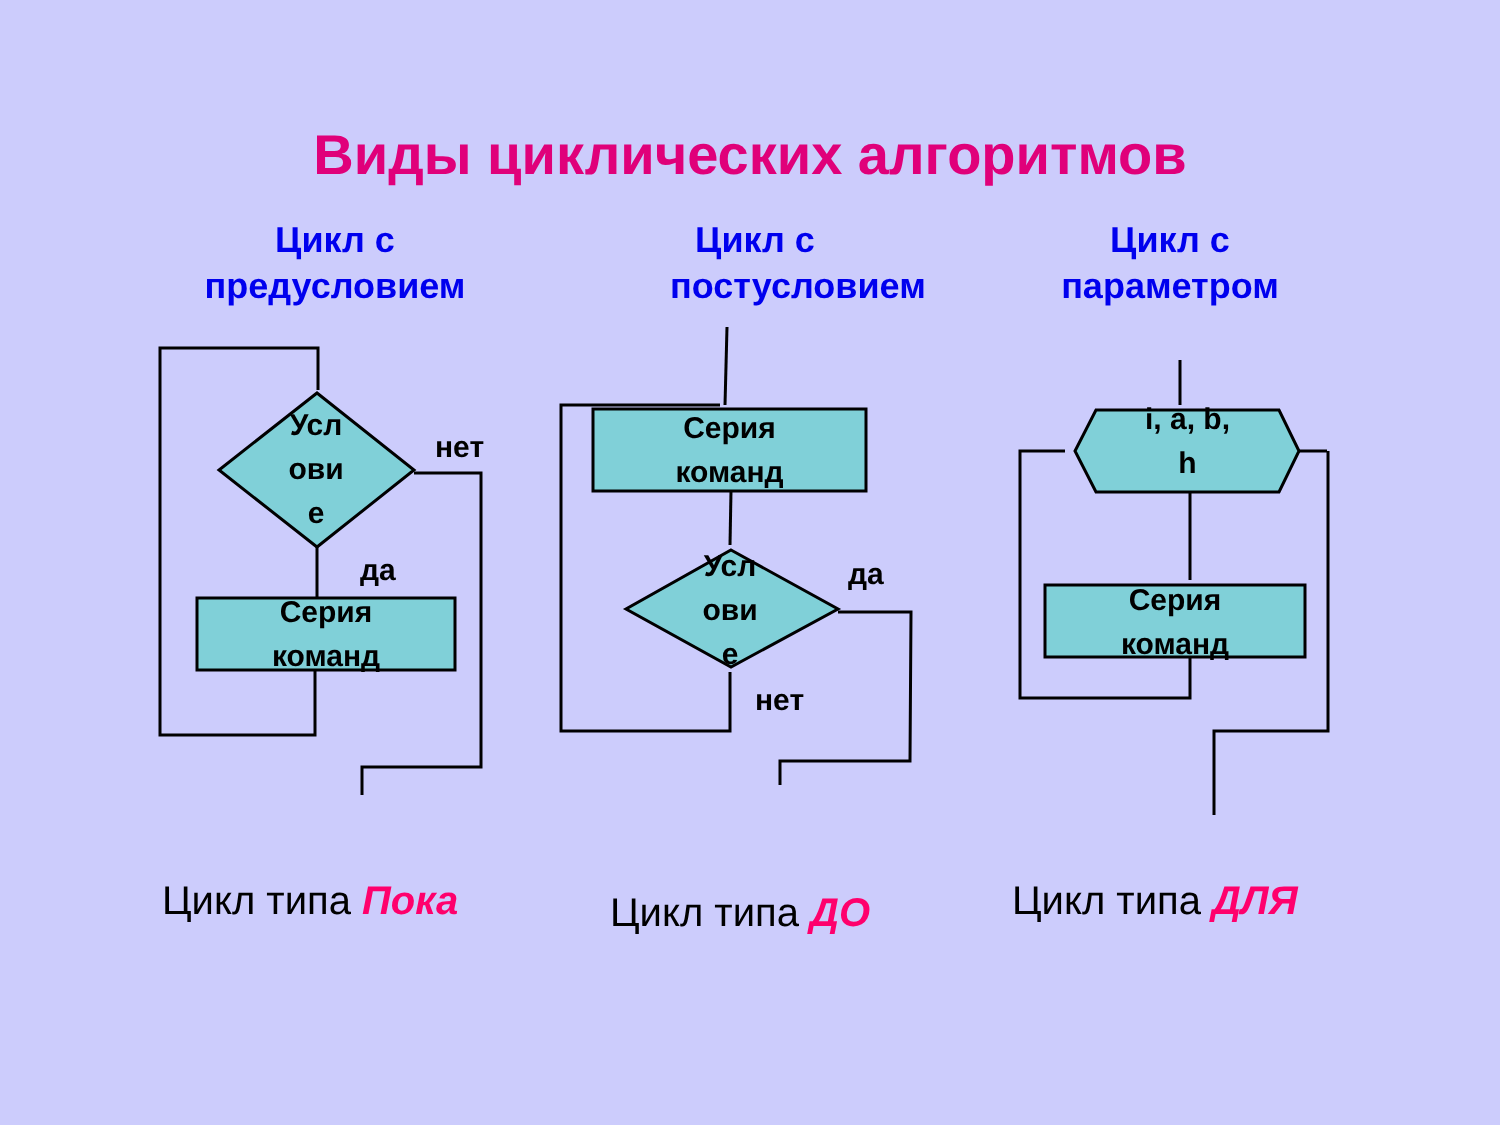Виды циклических алгоритмов
Цикл с
предусловием
Цикл с
постусловием
Цикл с
параметром
Усл
ови
е
нет
да
Серия
команд
Серия
команд
Усл
ови
е
да
нет
i, a, b,
h
Серия
команд
Цикл типа Пока Цикл типа ДО Цикл типа ДЛЯ